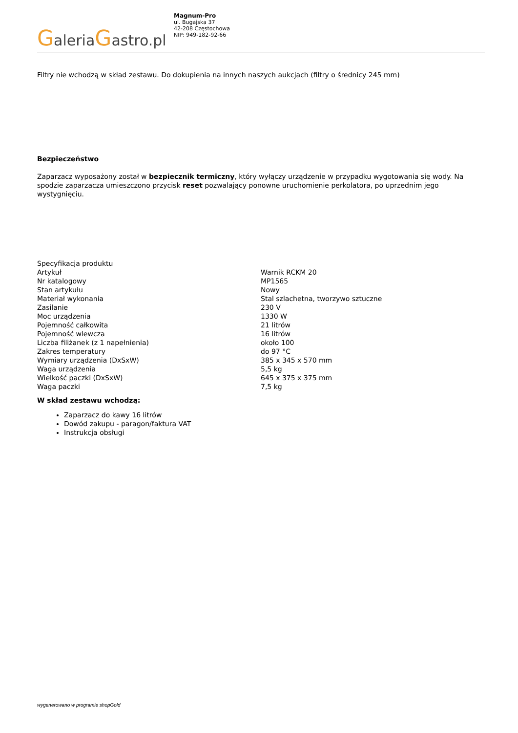GaleriaGastro.pl
Magnum-Pro
ul. Bugajska 37
42-208 Częstochowa
NIP: 949-182-92-66
Filtry nie wchodzą w skład zestawu. Do dokupienia na innych naszych aukcjach (filtry o średnicy 245 mm)
Bezpieczeństwo
Zaparzacz wyposażony został w bezpiecznik termiczny, który wyłączy urządzenie w przypadku wygotowania się wody. Na spodzie zaparzacza umieszczono przycisk reset pozwalający ponowne uruchomienie perkolatora, po uprzednim jego wystygnięciu.
| Specyfikacja produktu | |
| Artykuł | Warnik RCKM 20 |
| Nr katalogowy | MP1565 |
| Stan artykułu | Nowy |
| Materiał wykonania | Stal szlachetna, tworzywo sztuczne |
| Zasilanie | 230 V |
| Moc urządzenia | 1330 W |
| Pojemność całkowita | 21 litrów |
| Pojemność wlewcza | 16 litrów |
| Liczba filiżanek (z 1 napełnienia) | około 100 |
| Zakres temperatury | do 97 °C |
| Wymiary urządzenia (DxSxW) | 385 x 345 x 570 mm |
| Waga urządzenia | 5,5 kg |
| Wielkość paczki (DxSxW) | 645 x 375 x 375 mm |
| Waga paczki | 7,5 kg |
W skład zestawu wchodzą:
Zaparzacz do kawy 16 litrów
Dowód zakupu - paragon/faktura VAT
Instrukcja obsługi
wygenerowano w programie shopGold